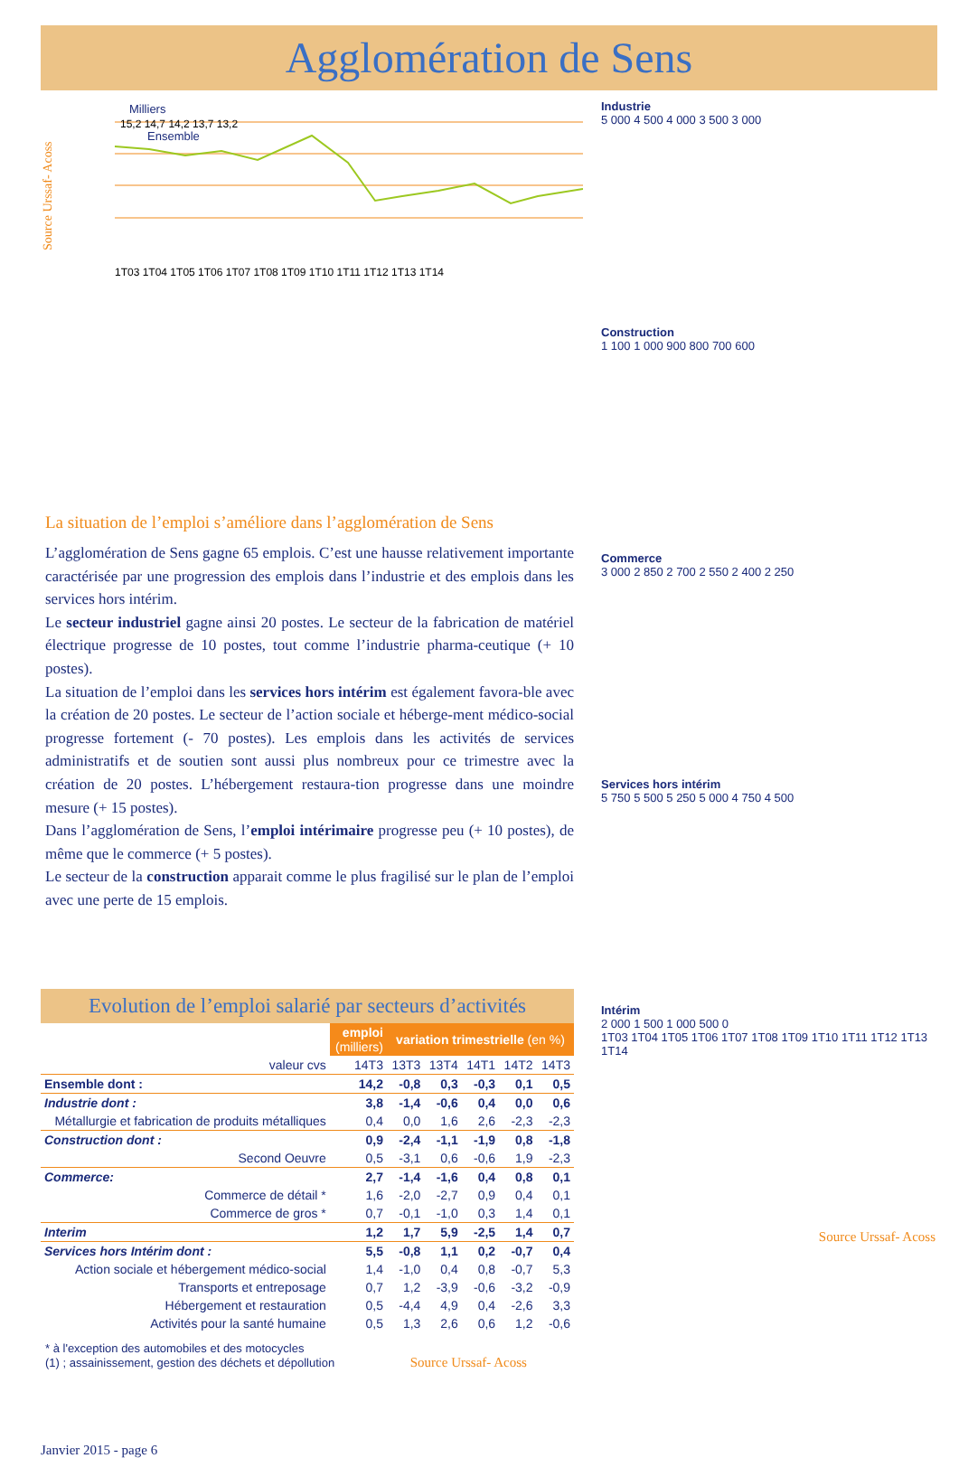Agglomération de Sens
Source Urssaf- Acoss
Milliers
Ensemble
15,2 14,7 14,2 13,7 13,2
1T03 1T04 1T05 1T06 1T07 1T08 1T09 1T10 1T11 1T12 1T13 1T14
La situation de l’emploi s’améliore dans l’agglomération de Sens
L’agglomération de Sens gagne 65 emplois. C’est une hausse relativement importante caractérisée par une progression des emplois dans l’industrie et des emplois dans les services hors intérim.
Le secteur industriel gagne ainsi 20 postes. Le secteur de la fabrication de matériel électrique progresse de 10 postes, tout comme l’industrie pharma-ceutique (+ 10 postes).
La situation de l’emploi dans les services hors intérim est également favora-ble avec la création de 20 postes. Le secteur de l’action sociale et héberge-ment médico-social progresse fortement (- 70 postes). Les emplois dans les activités de services administratifs et de soutien sont aussi plus nombreux pour ce trimestre avec la création de 20 postes. L’hébergement restaura-tion progresse dans une moindre mesure (+ 15 postes).
Dans l’agglomération de Sens, l’emploi intérimaire progresse peu (+ 10 postes), de même que le commerce (+ 5 postes).
Le secteur de la construction apparait comme le plus fragilisé sur le plan de l’emploi avec une perte de 15 emplois.
Evolution de l’emploi salarié par secteurs d’activités
| | emploi (milliers) | variation trimestrielle (en %) | | | | |
| valeur cvs | 14T3 | 13T3 | 13T4 | 14T1 | 14T2 | 14T3 |
| Ensemble dont : | 14,2 | -0,8 | 0,3 | -0,3 | 0,1 | 0,5 |
| Industrie dont : | 3,8 | -1,4 | -0,6 | 0,4 | 0,0 | 0,6 |
| Métallurgie et fabrication de produits métalliques | 0,4 | 0,0 | 1,6 | 2,6 | -2,3 | -2,3 |
| Construction dont : | 0,9 | -2,4 | -1,1 | -1,9 | 0,8 | -1,8 |
| Second Oeuvre | 0,5 | -3,1 | 0,6 | -0,6 | 1,9 | -2,3 |
| Commerce: | 2,7 | -1,4 | -1,6 | 0,4 | 0,8 | 0,1 |
| Commerce de détail * | 1,6 | -2,0 | -2,7 | 0,9 | 0,4 | 0,1 |
| Commerce de gros * | 0,7 | -0,1 | -1,0 | 0,3 | 1,4 | 0,1 |
| Interim | 1,2 | 1,7 | 5,9 | -2,5 | 1,4 | 0,7 |
| Services hors Intérim dont : | 5,5 | -0,8 | 1,1 | 0,2 | -0,7 | 0,4 |
| Action sociale et hébergement médico-social | 1,4 | -1,0 | 0,4 | 0,8 | -0,7 | 5,3 |
| Transports et entreposage | 0,7 | 1,2 | -3,9 | -0,6 | -3,2 | -0,9 |
| Hébergement et restauration | 0,5 | -4,4 | 4,9 | 0,4 | -2,6 | 3,3 |
| Activités pour la santé humaine | 0,5 | 1,3 | 2,6 | 0,6 | 1,2 | -0,6 |
* à l'exception des automobiles et des motocycles
(1) ; assainissement, gestion des déchets et dépollution Source Urssaf- Acoss
Janvier 2015 - page 6
Industrie
5 000 4 500 4 000 3 500 3 000
Construction
1 100 1 000 900 800 700 600
Commerce
3 000 2 850 2 700 2 550 2 400 2 250
Services hors intérim
5 750 5 500 5 250 5 000 4 750 4 500
Intérim
2 000 1 500 1 000 500 0
1T03 1T04 1T05 1T06 1T07 1T08 1T09 1T10 1T11 1T12 1T13 1T14
Source Urssaf- Acoss